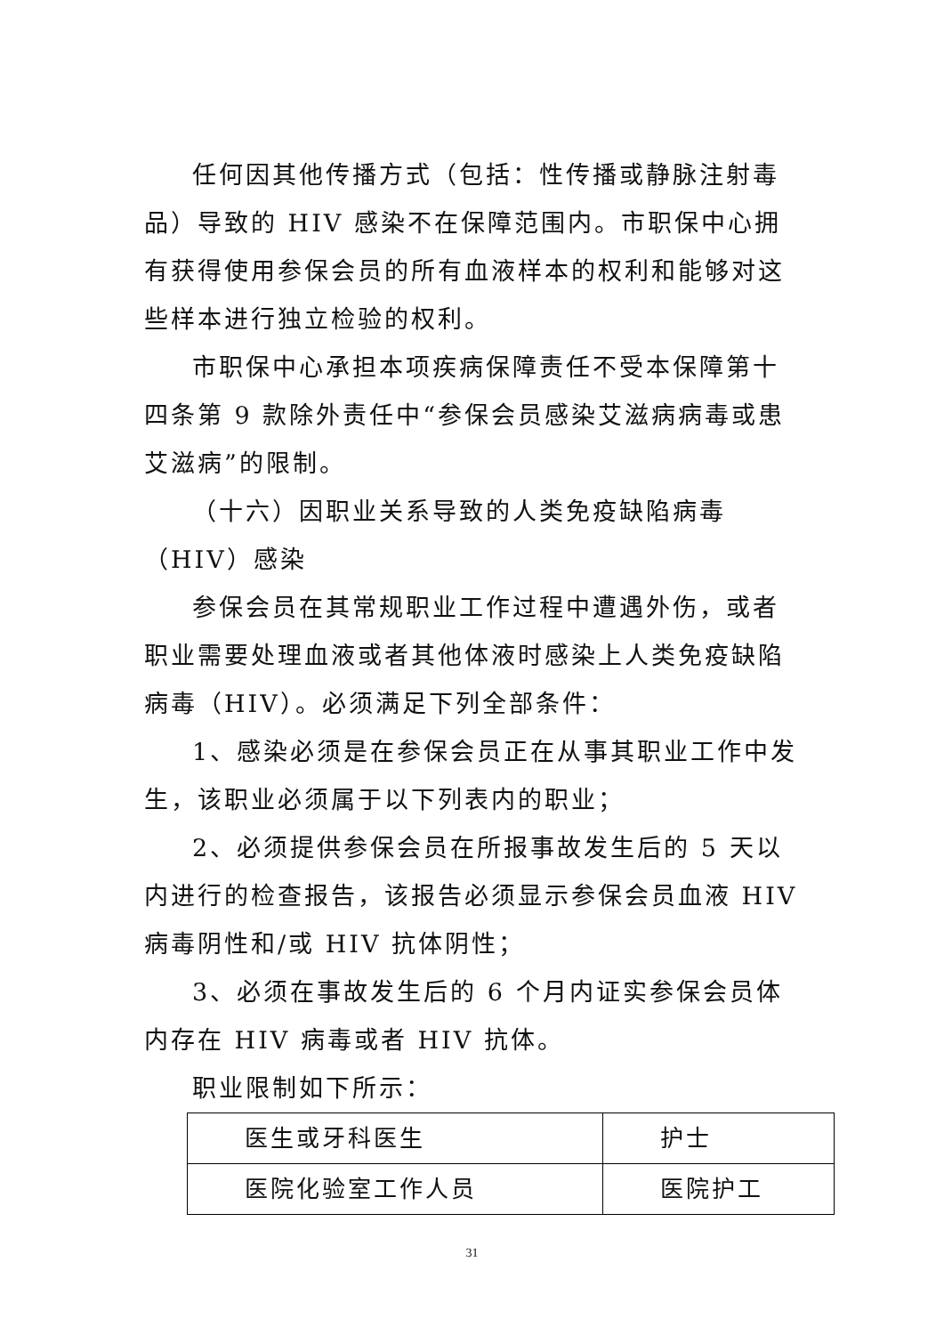任何因其他传播方式（包括：性传播或静脉注射毒品）导致的 HIV 感染不在保障范围内。市职保中心拥有获得使用参保会员的所有血液样本的权利和能够对这些样本进行独立检验的权利。
市职保中心承担本项疾病保障责任不受本保障第十四条第 9 款除外责任中“参保会员感染艾滋病病毒或患艾滋病”的限制。
（十六）因职业关系导致的人类免疫缺陷病毒（HIV）感染
参保会员在其常规职业工作过程中遭遇外伤，或者职业需要处理血液或者其他体液时感染上人类免疫缺陷病毒（HIV）。必须满足下列全部条件：
1、感染必须是在参保会员正在从事其职业工作中发生，该职业必须属于以下列表内的职业；
2、必须提供参保会员在所报事故发生后的 5 天以内进行的检查报告，该报告必须显示参保会员血液 HIV 病毒阴性和/或 HIV 抗体阴性；
3、必须在事故发生后的 6 个月内证实参保会员体内存在 HIV 病毒或者 HIV 抗体。
职业限制如下所示：
| 医生或牙科医生 | 护士 |
| 医院化验室工作人员 | 医院护工 |
31